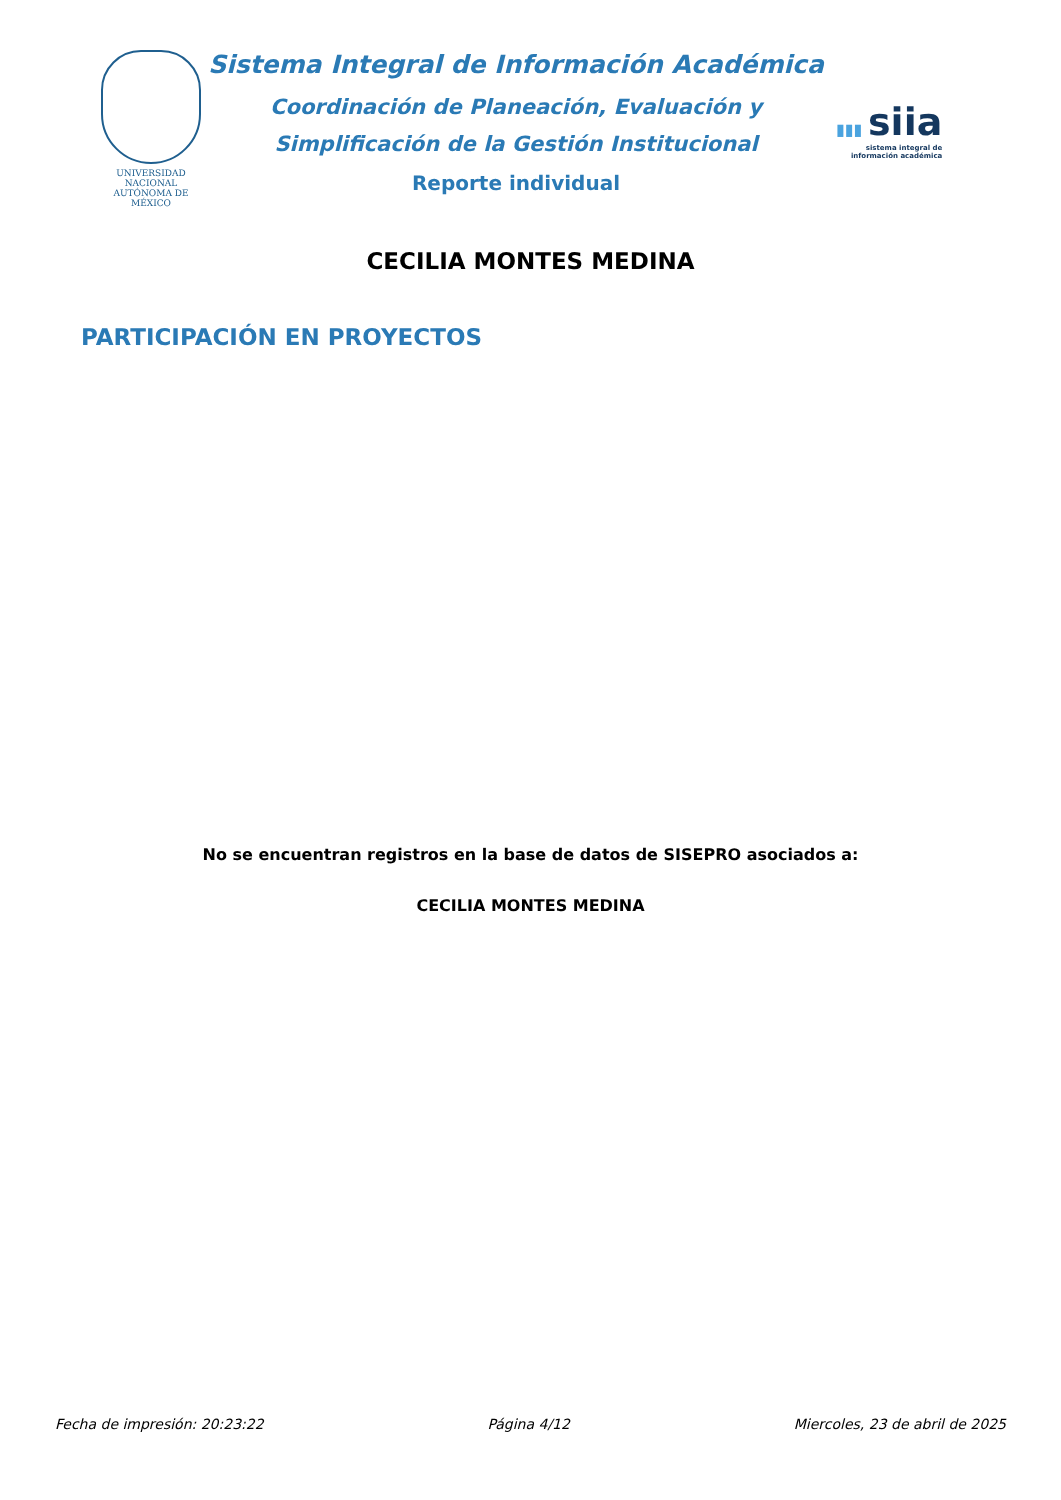UNIVERSIDAD NACIONAL AUTÓNOMA DE MÉXICO
Sistema Integral de Información Académica
Coordinación de Planeación, Evaluación y
Simplificación de la Gestión Institucional
Reporte individual
▮▮▮ siia
sistema integral de
información académica
CECILIA MONTES MEDINA
PARTICIPACIÓN EN PROYECTOS
No se encuentran registros en la base de datos de SISEPRO asociados a:
CECILIA MONTES MEDINA
Fecha de impresión: 20:23:22 Página 4/12 Miercoles, 23 de abril de 2025